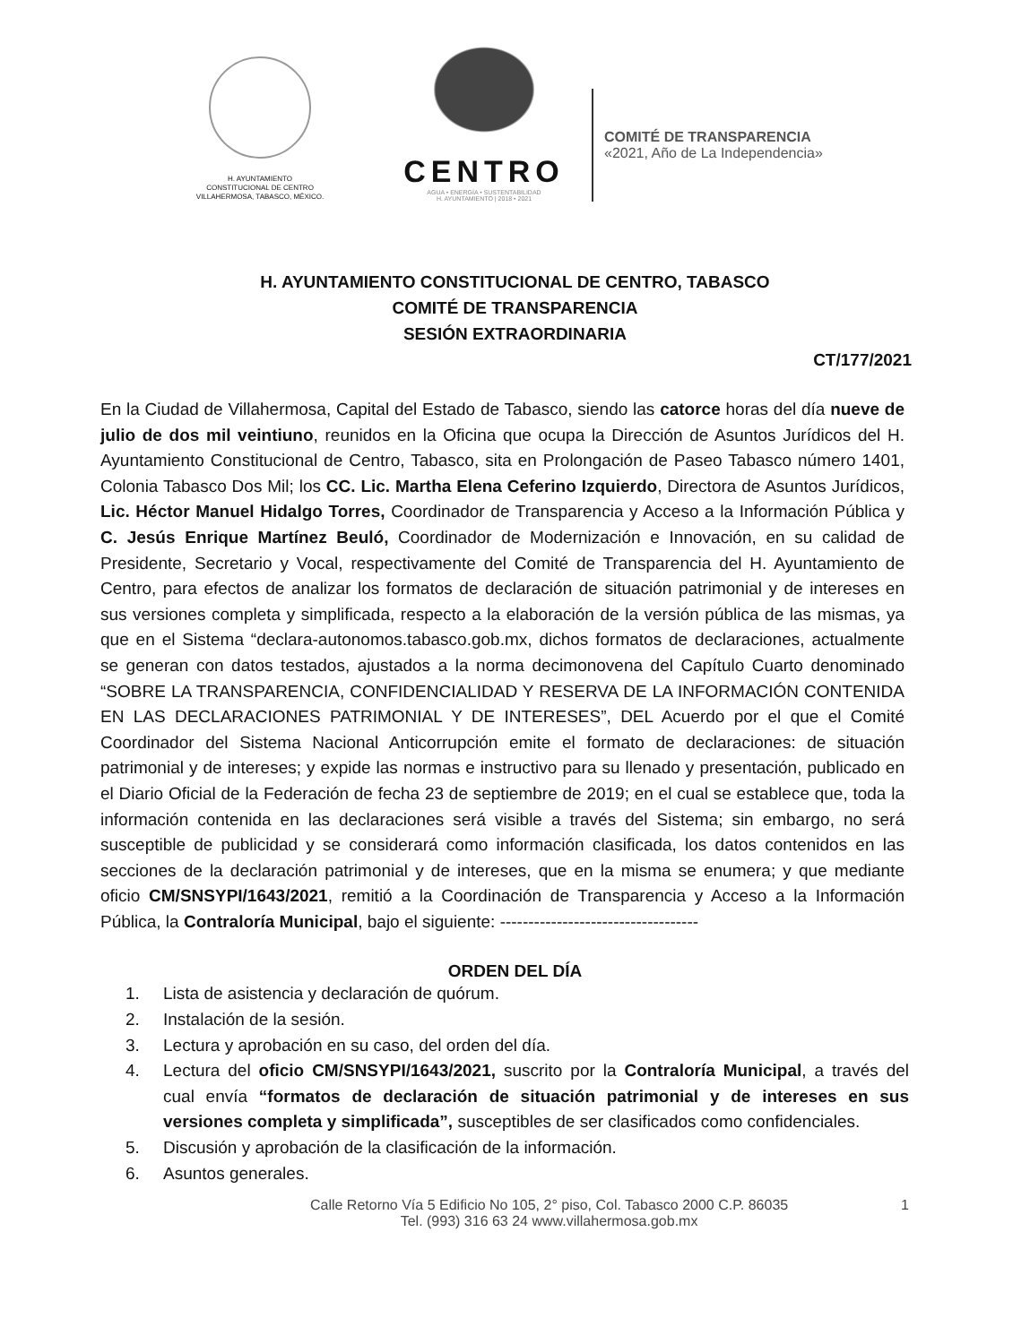H. AYUNTAMIENTO
CONSTITUCIONAL DE CENTRO
VILLAHERMOSA, TABASCO, MÉXICO.
CENTRO
AGUA • ENERGÍA • SUSTENTABILIDAD
H. AYUNTAMIENTO | 2018 • 2021
COMITÉ DE TRANSPARENCIA
«2021, Año de La Independencia»
H. AYUNTAMIENTO CONSTITUCIONAL DE CENTRO, TABASCO
COMITÉ DE TRANSPARENCIA
SESIÓN EXTRAORDINARIA
CT/177/2021
En la Ciudad de Villahermosa, Capital del Estado de Tabasco, siendo las catorce horas del día nueve de julio de dos mil veintiuno, reunidos en la Oficina que ocupa la Dirección de Asuntos Jurídicos del H. Ayuntamiento Constitucional de Centro, Tabasco, sita en Prolongación de Paseo Tabasco número 1401, Colonia Tabasco Dos Mil; los CC. Lic. Martha Elena Ceferino Izquierdo, Directora de Asuntos Jurídicos, Lic. Héctor Manuel Hidalgo Torres, Coordinador de Transparencia y Acceso a la Información Pública y C. Jesús Enrique Martínez Beuló, Coordinador de Modernización e Innovación, en su calidad de Presidente, Secretario y Vocal, respectivamente del Comité de Transparencia del H. Ayuntamiento de Centro, para efectos de analizar los formatos de declaración de situación patrimonial y de intereses en sus versiones completa y simplificada, respecto a la elaboración de la versión pública de las mismas, ya que en el Sistema “declara-autonomos.tabasco.gob.mx, dichos formatos de declaraciones, actualmente se generan con datos testados, ajustados a la norma decimonovena del Capítulo Cuarto denominado “SOBRE LA TRANSPARENCIA, CONFIDENCIALIDAD Y RESERVA DE LA INFORMACIÓN CONTENIDA EN LAS DECLARACIONES PATRIMONIAL Y DE INTERESES”, DEL Acuerdo por el que el Comité Coordinador del Sistema Nacional Anticorrupción emite el formato de declaraciones: de situación patrimonial y de intereses; y expide las normas e instructivo para su llenado y presentación, publicado en el Diario Oficial de la Federación de fecha 23 de septiembre de 2019; en el cual se establece que, toda la información contenida en las declaraciones será visible a través del Sistema; sin embargo, no será susceptible de publicidad y se considerará como información clasificada, los datos contenidos en las secciones de la declaración patrimonial y de intereses, que en la misma se enumera; y que mediante oficio CM/SNSYPI/1643/2021, remitió a la Coordinación de Transparencia y Acceso a la Información Pública, la Contraloría Municipal, bajo el siguiente: -----------------------------------
ORDEN DEL DÍA
1. Lista de asistencia y declaración de quórum.
2. Instalación de la sesión.
3. Lectura y aprobación en su caso, del orden del día.
4. Lectura del oficio CM/SNSYPI/1643/2021, suscrito por la Contraloría Municipal, a través del cual envía “formatos de declaración de situación patrimonial y de intereses en sus versiones completa y simplificada”, susceptibles de ser clasificados como confidenciales.
5. Discusión y aprobación de la clasificación de la información.
6. Asuntos generales.
Calle Retorno Vía 5 Edificio No 105, 2° piso, Col. Tabasco 2000 C.P. 86035
Tel. (993) 316 63 24 www.villahermosa.gob.mx
1